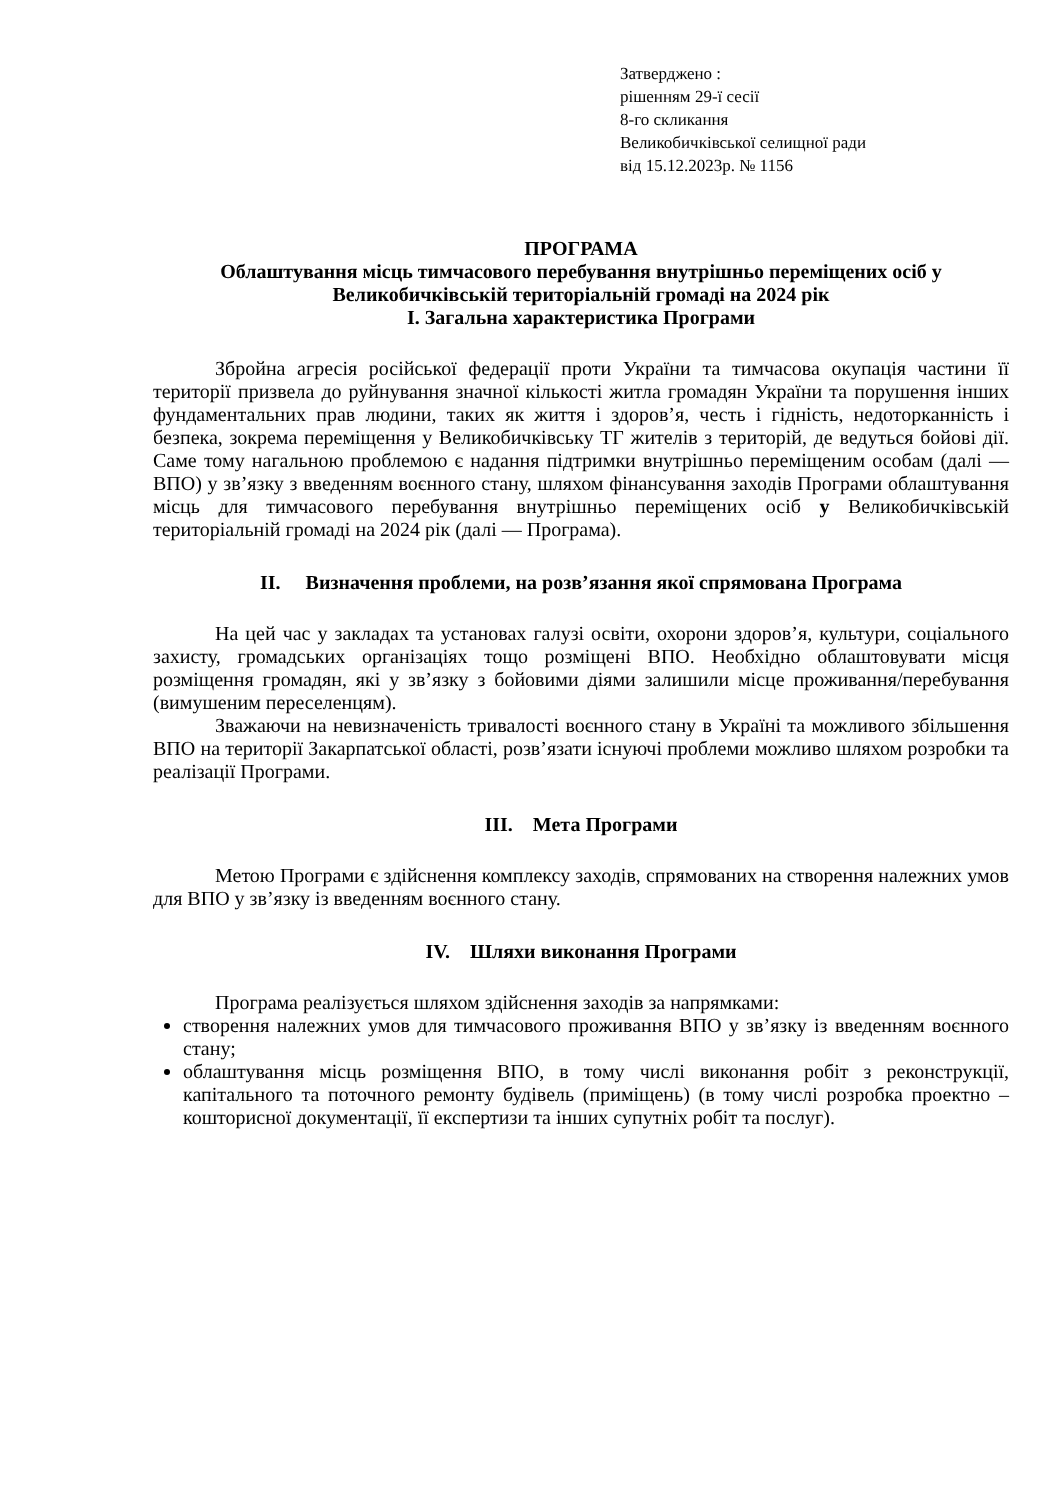Затверджено :
рішенням 29-ї сесії
8-го скликання
Великобичківської селищної ради
від 15.12.2023р. № 1156
ПРОГРАМА
Облаштування місць тимчасового перебування внутрішньо переміщених осіб у Великобичківській територіальній громаді на 2024 рік
І. Загальна характеристика Програми
Збройна агресія російської федерації проти України та тимчасова окупація частини її території призвела до руйнування значної кількості житла громадян України та порушення інших фундаментальних прав людини, таких як життя і здоров’я, честь і гідність, недоторканність і безпека, зокрема переміщення у Великобичківську ТГ жителів з територій, де ведуться бойові дії. Саме тому нагальною проблемою є надання підтримки внутрішньо переміщеним особам (далі — ВПО) у зв’язку з введенням воєнного стану, шляхом фінансування заходів Програми облаштування місць для тимчасового перебування внутрішньо переміщених осіб у Великобичківській територіальній громаді на 2024 рік (далі — Програма).
II. Визначення проблеми, на розв’язання якої спрямована Програма
На цей час у закладах та установах галузі освіти, охорони здоров’я, культури, соціального захисту, громадських організаціях тощо розміщені ВПО. Необхідно облаштовувати місця розміщення громадян, які у зв’язку з бойовими діями залишили місце проживання/перебування (вимушеним переселенцям).
Зважаючи на невизначеність тривалості воєнного стану в Україні та можливого збільшення ВПО на території Закарпатської області, розв’язати існуючі проблеми можливо шляхом розробки та реалізації Програми.
III. Мета Програми
Метою Програми є здійснення комплексу заходів, спрямованих на створення належних умов для ВПО у зв’язку із введенням воєнного стану.
IV. Шляхи виконання Програми
Програма реалізується шляхом здійснення заходів за напрямками:
створення належних умов для тимчасового проживання ВПО у зв’язку із введенням воєнного стану;
облаштування місць розміщення ВПО, в тому числі виконання робіт з реконструкції, капітального та поточного ремонту будівель (приміщень) (в тому числі розробка проектно – кошторисної документації, її експертизи та інших супутніх робіт та послуг).